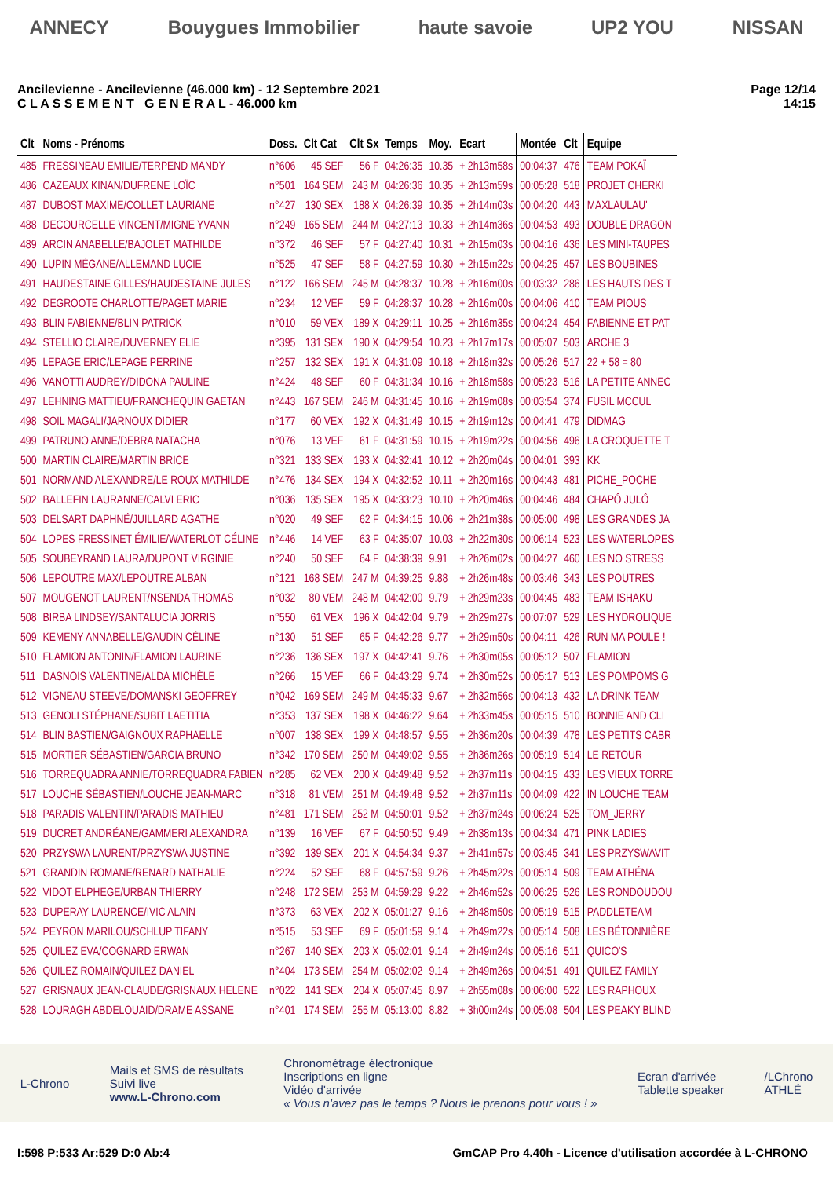ANNECY Bouygues Immobilier haute savoie UP2 YOU NISSAN
Ancilevienne - Ancilevienne (46.000 km) - 12 Septembre 2021
C L A S S E M E N T G E N E R A L - 46.000 km
Page 12/14
14:15
| Clt | Noms - Prénoms | Doss. | Clt Cat | Clt Sx | Temps | Moy. | Ecart | Montée | Clt | Equipe |
| --- | --- | --- | --- | --- | --- | --- | --- | --- | --- | --- |
| 485 | FRESSINEAU EMILIE/TERPEND MANDY | n°606 | 45 SEF | 56 F | 04:26:35 | 10.35 | + 2h13m58s | 00:04:37 | 476 | TEAM POKAÏ |
| 486 | CAZEAUX KINAN/DUFRENE LOÏC | n°501 | 164 SEM | 243 M | 04:26:36 | 10.35 | + 2h13m59s | 00:05:28 | 518 | PROJET CHERKI |
| 487 | DUBOST MAXIME/COLLET LAURIANE | n°427 | 130 SEX | 188 X | 04:26:39 | 10.35 | + 2h14m03s | 00:04:20 | 443 | MAXLAULAU' |
| 488 | DECOURCELLE VINCENT/MIGNE YVANN | n°249 | 165 SEM | 244 M | 04:27:13 | 10.33 | + 2h14m36s | 00:04:53 | 493 | DOUBLE DRAGON |
| 489 | ARCIN ANABELLE/BAJOLET MATHILDE | n°372 | 46 SEF | 57 F | 04:27:40 | 10.31 | + 2h15m03s | 00:04:16 | 436 | LES MINI-TAUPES |
| 490 | LUPIN MÉGANE/ALLEMAND LUCIE | n°525 | 47 SEF | 58 F | 04:27:59 | 10.30 | + 2h15m22s | 00:04:25 | 457 | LES BOUBINES |
| 491 | HAUDESTAINE GILLES/HAUDESTAINE JULES | n°122 | 166 SEM | 245 M | 04:28:37 | 10.28 | + 2h16m00s | 00:03:32 | 286 | LES HAUTS DES T |
| 492 | DEGROOTE CHARLOTTE/PAGET MARIE | n°234 | 12 VEF | 59 F | 04:28:37 | 10.28 | + 2h16m00s | 00:04:06 | 410 | TEAM PIOUS |
| 493 | BLIN FABIENNE/BLIN PATRICK | n°010 | 59 VEX | 189 X | 04:29:11 | 10.25 | + 2h16m35s | 00:04:24 | 454 | FABIENNE ET PAT |
| 494 | STELLIO CLAIRE/DUVERNEY ELIE | n°395 | 131 SEX | 190 X | 04:29:54 | 10.23 | + 2h17m17s | 00:05:07 | 503 | ARCHE 3 |
| 495 | LEPAGE ERIC/LEPAGE PERRINE | n°257 | 132 SEX | 191 X | 04:31:09 | 10.18 | + 2h18m32s | 00:05:26 | 517 | 22 + 58 = 80 |
| 496 | VANOTTI AUDREY/DIDONA PAULINE | n°424 | 48 SEF | 60 F | 04:31:34 | 10.16 | + 2h18m58s | 00:05:23 | 516 | LA PETITE ANNEC |
| 497 | LEHNING MATTIEU/FRANCHEQUIN GAETAN | n°443 | 167 SEM | 246 M | 04:31:45 | 10.16 | + 2h19m08s | 00:03:54 | 374 | FUSIL MCCUL |
| 498 | SOIL MAGALI/JARNOUX DIDIER | n°177 | 60 VEX | 192 X | 04:31:49 | 10.15 | + 2h19m12s | 00:04:41 | 479 | DIDMAG |
| 499 | PATRUNO ANNE/DEBRA NATACHA | n°076 | 13 VEF | 61 F | 04:31:59 | 10.15 | + 2h19m22s | 00:04:56 | 496 | LA CROQUETTE T |
| 500 | MARTIN CLAIRE/MARTIN BRICE | n°321 | 133 SEX | 193 X | 04:32:41 | 10.12 | + 2h20m04s | 00:04:01 | 393 | KK |
| 501 | NORMAND ALEXANDRE/LE ROUX MATHILDE | n°476 | 134 SEX | 194 X | 04:32:52 | 10.11 | + 2h20m16s | 00:04:43 | 481 | PICHE_POCHE |
| 502 | BALLEFIN LAURANNE/CALVI ERIC | n°036 | 135 SEX | 195 X | 04:33:23 | 10.10 | + 2h20m46s | 00:04:46 | 484 | CHAPÔ JULÔ |
| 503 | DELSART DAPHNÉ/JUILLARD AGATHE | n°020 | 49 SEF | 62 F | 04:34:15 | 10.06 | + 2h21m38s | 00:05:00 | 498 | LES GRANDES JA |
| 504 | LOPES FRESSINET ÉMILIE/WATERLOT CÉLINE | n°446 | 14 VEF | 63 F | 04:35:07 | 10.03 | + 2h22m30s | 00:06:14 | 523 | LES WATERLOPES |
| 505 | SOUBEYRAND LAURA/DUPONT VIRGINIE | n°240 | 50 SEF | 64 F | 04:38:39 | 9.91 | + 2h26m02s | 00:04:27 | 460 | LES NO STRESS |
| 506 | LEPOUTRE MAX/LEPOUTRE ALBAN | n°121 | 168 SEM | 247 M | 04:39:25 | 9.88 | + 2h26m48s | 00:03:46 | 343 | LES POUTRES |
| 507 | MOUGENOT LAURENT/NSENDA THOMAS | n°032 | 80 VEM | 248 M | 04:42:00 | 9.79 | + 2h29m23s | 00:04:45 | 483 | TEAM ISHAKU |
| 508 | BIRBA LINDSEY/SANTALUCIA JORRIS | n°550 | 61 VEX | 196 X | 04:42:04 | 9.79 | + 2h29m27s | 00:07:07 | 529 | LES HYDROLIQUE |
| 509 | KEMENY ANNABELLE/GAUDIN CÉLINE | n°130 | 51 SEF | 65 F | 04:42:26 | 9.77 | + 2h29m50s | 00:04:11 | 426 | RUN MA POULE ! |
| 510 | FLAMION ANTONIN/FLAMION LAURINE | n°236 | 136 SEX | 197 X | 04:42:41 | 9.76 | + 2h30m05s | 00:05:12 | 507 | FLAMION |
| 511 | DASNOIS VALENTINE/ALDA MICHÈLE | n°266 | 15 VEF | 66 F | 04:43:29 | 9.74 | + 2h30m52s | 00:05:17 | 513 | LES POMPOMS G |
| 512 | VIGNEAU STEEVE/DOMANSKI GEOFFREY | n°042 | 169 SEM | 249 M | 04:45:33 | 9.67 | + 2h32m56s | 00:04:13 | 432 | LA DRINK TEAM |
| 513 | GENOLI STÉPHANE/SUBIT LAETITIA | n°353 | 137 SEX | 198 X | 04:46:22 | 9.64 | + 2h33m45s | 00:05:15 | 510 | BONNIE AND CLI |
| 514 | BLIN BASTIEN/GAIGNOUX RAPHAELLE | n°007 | 138 SEX | 199 X | 04:48:57 | 9.55 | + 2h36m20s | 00:04:39 | 478 | LES PETITS CABR |
| 515 | MORTIER SÉBASTIEN/GARCIA BRUNO | n°342 | 170 SEM | 250 M | 04:49:02 | 9.55 | + 2h36m26s | 00:05:19 | 514 | LE RETOUR |
| 516 | TORREQUADRA ANNIE/TORREQUADRA FABIEN | n°285 | 62 VEX | 200 X | 04:49:48 | 9.52 | + 2h37m11s | 00:04:15 | 433 | LES VIEUX TORRE |
| 517 | LOUCHE SÉBASTIEN/LOUCHE JEAN-MARC | n°318 | 81 VEM | 251 M | 04:49:48 | 9.52 | + 2h37m11s | 00:04:09 | 422 | IN LOUCHE TEAM |
| 518 | PARADIS VALENTIN/PARADIS MATHIEU | n°481 | 171 SEM | 252 M | 04:50:01 | 9.52 | + 2h37m24s | 00:06:24 | 525 | TOM_JERRY |
| 519 | DUCRET ANDRÉANE/GAMMERI ALEXANDRA | n°139 | 16 VEF | 67 F | 04:50:50 | 9.49 | + 2h38m13s | 00:04:34 | 471 | PINK LADIES |
| 520 | PRZYSWA LAURENT/PRZYSWA JUSTINE | n°392 | 139 SEX | 201 X | 04:54:34 | 9.37 | + 2h41m57s | 00:03:45 | 341 | LES PRZYSWAVIT |
| 521 | GRANDIN ROMANE/RENARD NATHALIE | n°224 | 52 SEF | 68 F | 04:57:59 | 9.26 | + 2h45m22s | 00:05:14 | 509 | TEAM ATHÉNA |
| 522 | VIDOT ELPHEGE/URBAN THIERRY | n°248 | 172 SEM | 253 M | 04:59:29 | 9.22 | + 2h46m52s | 00:06:25 | 526 | LES RONDOUDOU |
| 523 | DUPERAY LAURENCE/IVIC ALAIN | n°373 | 63 VEX | 202 X | 05:01:27 | 9.16 | + 2h48m50s | 00:05:19 | 515 | PADDLETEAM |
| 524 | PEYRON MARILOU/SCHLUP TIFANY | n°515 | 53 SEF | 69 F | 05:01:59 | 9.14 | + 2h49m22s | 00:05:14 | 508 | LES BÉTONNIÈRE |
| 525 | QUILEZ EVA/COGNARD ERWAN | n°267 | 140 SEX | 203 X | 05:02:01 | 9.14 | + 2h49m24s | 00:05:16 | 511 | QUICO'S |
| 526 | QUILEZ ROMAIN/QUILEZ DANIEL | n°404 | 173 SEM | 254 M | 05:02:02 | 9.14 | + 2h49m26s | 00:04:51 | 491 | QUILEZ FAMILY |
| 527 | GRISNAUX JEAN-CLAUDE/GRISNAUX HELENE | n°022 | 141 SEX | 204 X | 05:07:45 | 8.97 | + 2h55m08s | 00:06:00 | 522 | LES RAPHOUX |
| 528 | LOURAGH ABDELOUAID/DRAME ASSANE | n°401 | 174 SEM | 255 M | 05:13:00 | 8.82 | + 3h00m24s | 00:05:08 | 504 | LES PEAKY BLIND |
L-Chrono
Mails et SMS de résultats
Suivi live
www.L-Chrono.com
Chronométrage électronique
Inscriptions en ligne
Vidéo d'arrivée
« Vous n'avez pas le temps ? Nous le prenons pour vous ! »
Ecran d'arrivée
Tablette speaker
/LChrono
ATHLÉ
I:598 P:533 Ar:529 D:0 Ab:4 GmCAP Pro 4.40h - Licence d'utilisation accordée à L-CHRONO